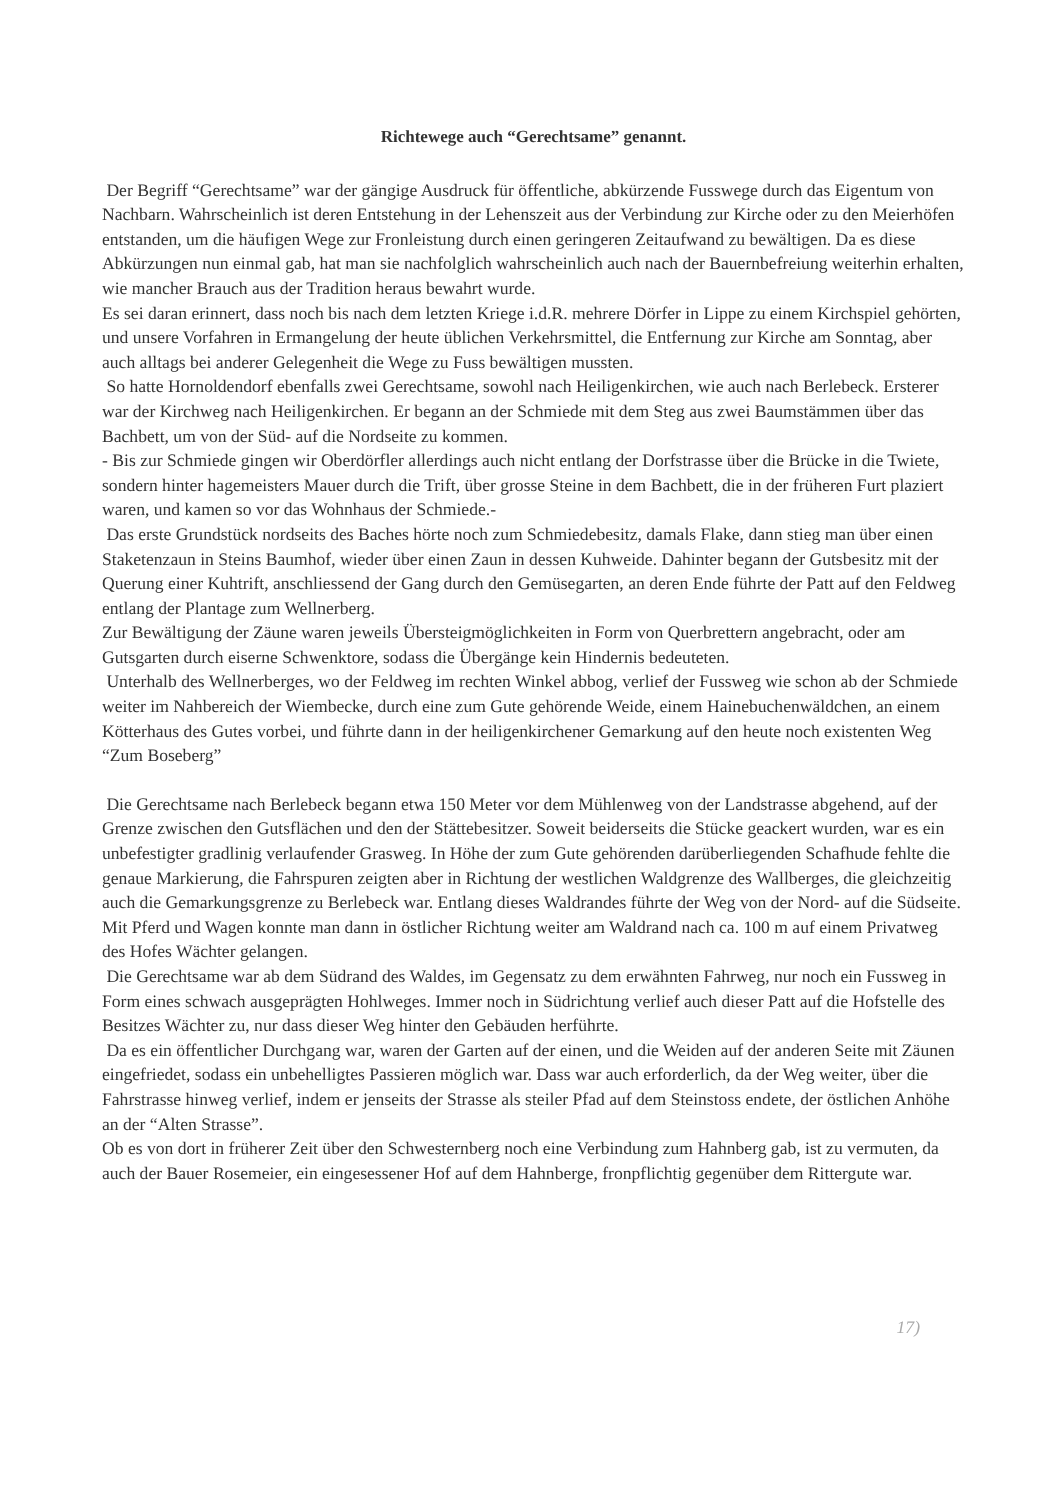Richtewege auch “Gerechtsame” genannt.
Der Begriff “Gerechtsame” war der gängige Ausdruck für öffentliche, abkürzende Fusswege durch das Eigentum von Nachbarn. Wahrscheinlich ist deren Entstehung in der Lehenszeit aus der Verbindung zur Kirche oder zu den Meierhöfen entstanden, um die häufigen Wege zur Fronleistung durch einen geringeren Zeitaufwand zu bewältigen. Da es diese Abkürzungen nun einmal gab, hat man sie nachfolglich wahrscheinlich auch nach der Bauernbefreiung weiterhin erhalten, wie mancher Brauch aus der Tradition heraus bewahrt wurde.
Es sei daran erinnert, dass noch bis nach dem letzten Kriege i.d.R. mehrere Dörfer in Lippe zu einem Kirchspiel gehörten, und unsere Vorfahren in Ermangelung der heute üblichen Verkehrsmittel, die Entfernung zur Kirche am Sonntag, aber auch alltags bei anderer Gelegenheit die Wege zu Fuss bewältigen mussten.
So hatte Hornoldendorf ebenfalls zwei Gerechtsame, sowohl nach Heiligenkirchen, wie auch nach Berlebeck. Ersterer war der Kirchweg nach Heiligenkirchen. Er begann an der Schmiede mit dem Steg aus zwei Baumstämmen über das Bachbett, um von der Süd- auf die Nordseite zu kommen.
- Bis zur Schmiede gingen wir Oberdörfler allerdings auch nicht entlang der Dorfstrasse über die Brücke in die Twiete, sondern hinter hagemeisters Mauer durch die Trift, über grosse Steine in dem Bachbett, die in der früheren Furt plaziert waren, und kamen so vor das Wohnhaus der Schmiede.-
Das erste Grundstück nordseits des Baches hörte noch zum Schmiedebesitz, damals Flake, dann stieg man über einen Staketenzaun in Steins Baumhof, wieder über einen Zaun in dessen Kuhweide. Dahinter begann der Gutsbesitz mit der Querung einer Kuhtrift, anschliessend der Gang durch den Gemüsegarten, an deren Ende führte der Patt auf den Feldweg entlang der Plantage zum Wellnerberg.
Zur Bewältigung der Zäune waren jeweils Übersteigmöglichkeiten in Form von Querbrettern angebracht, oder am Gutsgarten durch eiserne Schwenktore, sodass die Übergänge kein Hindernis bedeuteten.
Unterhalb des Wellnerberges, wo der Feldweg im rechten Winkel abbog, verlief der Fussweg wie schon ab der Schmiede weiter im Nahbereich der Wiembecke, durch eine zum Gute gehörende Weide, einem Hainebuchenwäldchen, an einem Kötterhaus des Gutes vorbei, und führte dann in der heiligenkirchener Gemarkung auf den heute noch existenten Weg “Zum Boseberg”
Die Gerechtsame nach Berlebeck begann etwa 150 Meter vor dem Mühlenweg von der Landstrasse abgehend, auf der Grenze zwischen den Gutsflächen und den der Stättebesitzer. Soweit beiderseits die Stücke geackert wurden, war es ein unbefestigter gradlinig verlaufender Grasweg. In Höhe der zum Gute gehörenden darüberliegenden Schafhude fehlte die genaue Markierung, die Fahrspuren zeigten aber in Richtung der westlichen Waldgrenze des Wallberges, die gleichzeitig auch die Gemarkungsgrenze zu Berlebeck war. Entlang dieses Waldrandes führte der Weg von der Nord- auf die Südseite. Mit Pferd und Wagen konnte man dann in östlicher Richtung weiter am Waldrand nach ca. 100 m auf einem Privatweg des Hofes Wächter gelangen.
Die Gerechtsame war ab dem Südrand des Waldes, im Gegensatz zu dem erwähnten Fahrweg, nur noch ein Fussweg in Form eines schwach ausgeprägten Hohlweges. Immer noch in Südrichtung verlief auch dieser Patt auf die Hofstelle des Besitzes Wächter zu, nur dass dieser Weg hinter den Gebäuden herführte.
Da es ein öffentlicher Durchgang war, waren der Garten auf der einen, und die Weiden auf der anderen Seite mit Zäunen eingefriedet, sodass ein unbehelligtes Passieren möglich war. Dass war auch erforderlich, da der Weg weiter, über die Fahrstrasse hinweg verlief, indem er jenseits der Strasse als steiler Pfad auf dem Steinstoss endete, der östlichen Anhöhe an der “Alten Strasse”.
Ob es von dort in früherer Zeit über den Schwesternberg noch eine Verbindung zum Hahnberg gab, ist zu vermuten, da auch der Bauer Rosemeier, ein eingesessener Hof auf dem Hahnberge, fronpflichtig gegenüber dem Rittergute war.
17)